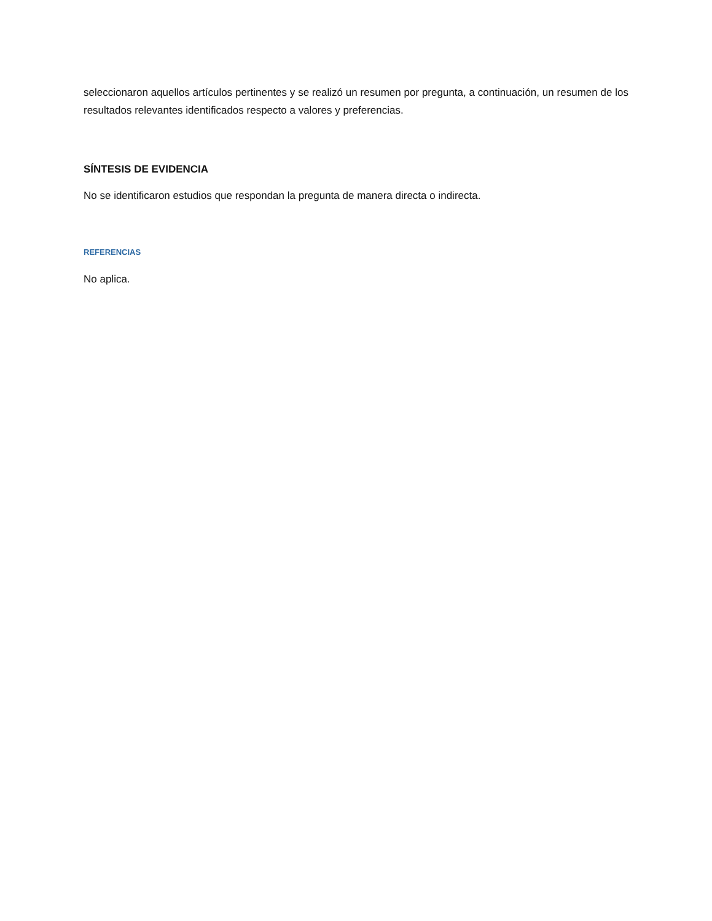seleccionaron aquellos artículos pertinentes y se realizó un resumen por pregunta, a continuación, un resumen de los resultados relevantes identificados respecto a valores y preferencias.
SÍNTESIS DE EVIDENCIA
No se identificaron estudios que respondan la pregunta de manera directa o indirecta.
REFERENCIAS
No aplica.